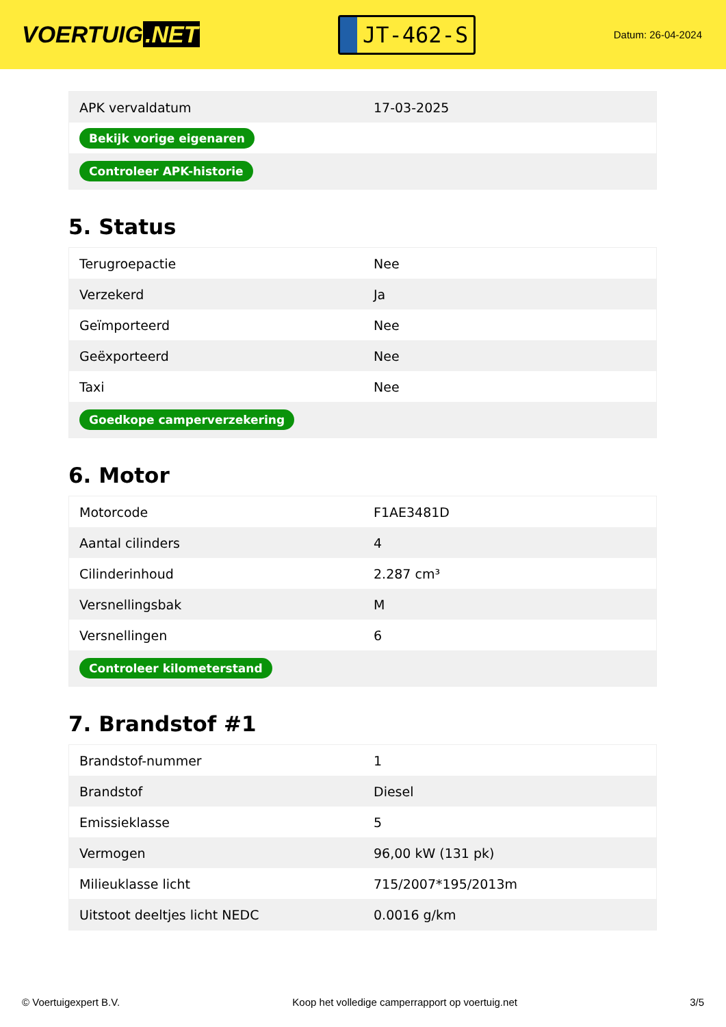VOERTUIG.NET
JT-462-S
Datum: 26-04-2024
| APK vervaldatum | 17-03-2025 |
| Bekijk vorige eigenaren | |
| Controleer APK-historie | |
5. Status
| Terugroepactie | Nee |
| Verzekerd | Ja |
| Geïmporteerd | Nee |
| Geëxporteerd | Nee |
| Taxi | Nee |
| Goedkope camperverzekering | |
6. Motor
| Motorcode | F1AE3481D |
| Aantal cilinders | 4 |
| Cilinderinhoud | 2.287 cm³ |
| Versnellingsbak | M |
| Versnellingen | 6 |
| Controleer kilometerstand | |
7. Brandstof #1
| Brandstof-nummer | 1 |
| Brandstof | Diesel |
| Emissieklasse | 5 |
| Vermogen | 96,00 kW (131 pk) |
| Milieuklasse licht | 715/2007*195/2013m |
| Uitstoot deeltjes licht NEDC | 0.0016 g/km |
© Voertuigexpert B.V. Koop het volledige camperrapport op voertuig.net 3/5